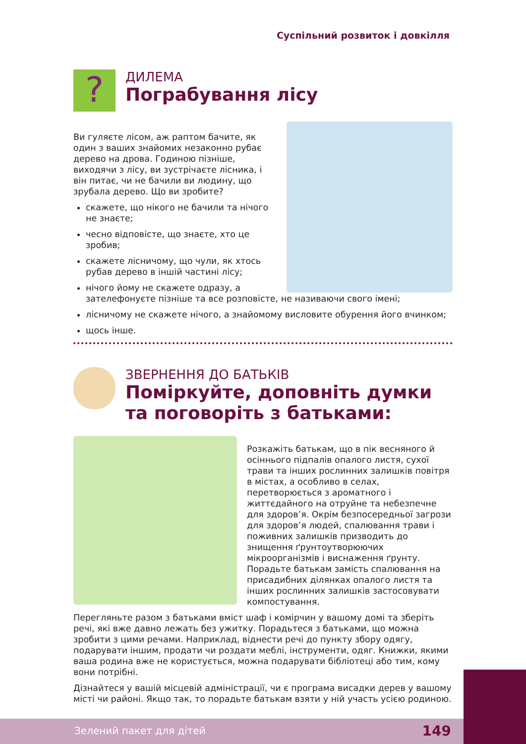Суспільний розвиток і довкілля
?
ДИЛЕМА
Пограбування лісу
Ви гуляєте лісом, аж раптом бачите, як один з ваших знайомих незаконно рубає дерево на дрова. Годиною пізніше, виходячи з лісу, ви зустрічаєте лісника, і він питає, чи не бачили ви людину, що зрубала дерево. Що ви зробите?
скажете, що нікого не бачили та нічого не знаєте;
чесно відповісте, що знаєте, хто це зробив;
скажете лісничому, що чули, як хтось рубав дерево в іншій частині лісу;
нічого йому не скажете одразу, а зателефонуєте пізніше та все розповісте, не називаючи свого імені;
лісничому не скажете нічого, а знайомому висловите обурення його вчинком;
щось інше.
ЗВЕРНЕННЯ ДО БАТЬКІВ
Поміркуйте, доповніть думки
та поговоріть з батьками:
Розкажіть батькам, що в пік весняного й осіннього підпалів опалого листя, сухої трави та інших рослинних залишків повітря в містах, а особливо в селах, перетворюється з ароматного і життєдайного на отруйне та небезпечне для здоров’я. Окрім безпосередньої загрози для здоров’я людей, спалювання трави і поживних залишків призводить до знищення ґрунтоутворюючих мікроорганізмів і виснаження ґрунту. Порадьте батькам замість спалювання на присадибних ділянках опалого листя та інших рослинних залишків застосовувати компостування.
Перегляньте разом з батьками вміст шаф і комірчин у вашому домі та зберіть речі, які вже давно лежать без ужитку. Порадьтеся з батьками, що можна зробити з цими речами. Наприклад, віднести речі до пункту збору одягу, подарувати іншим, продати чи роздати меблі, інструменти, одяг. Книжки, якими ваша родина вже не користується, можна подарувати бібліотеці або тим, кому вони потрібні.
Дізнайтеся у вашій місцевій адміністрації, чи є програма висадки дерев у вашому місті чи районі. Якщо так, то порадьте батькам взяти у ній участь усією родиною.
Зелений пакет для дітей 149